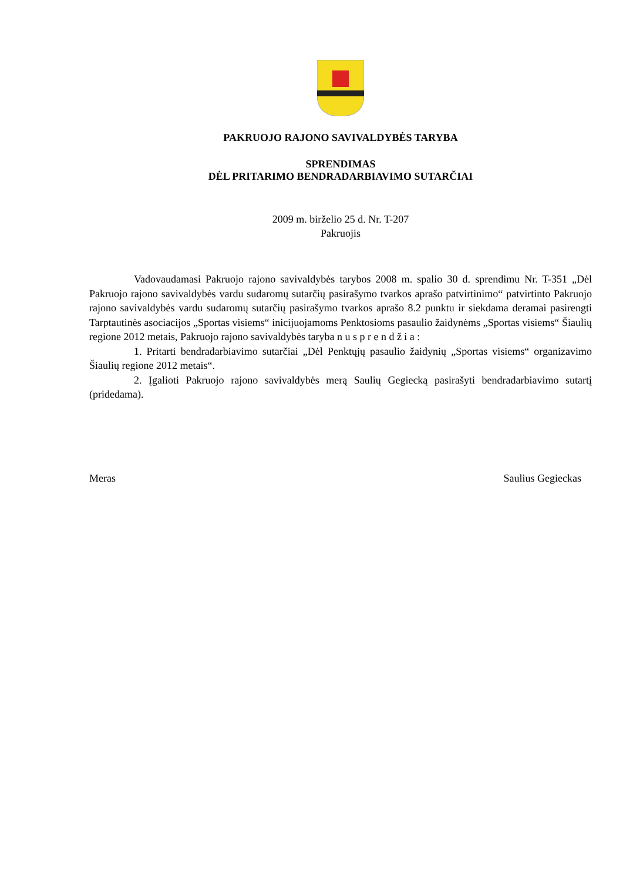PAKRUOJO RAJONO SAVIVALDYBĖS TARYBA
SPRENDIMAS
DĖL PRITARIMO BENDRADARBIAVIMO SUTARČIAI
2009 m. birželio 25 d. Nr. T-207
Pakruojis
Vadovaudamasi Pakruojo rajono savivaldybės tarybos 2008 m. spalio 30 d. sprendimu Nr. T-351 „Dėl Pakruojo rajono savivaldybės vardu sudaromų sutarčių pasirašymo tvarkos aprašo patvirtinimo“ patvirtinto Pakruojo rajono savivaldybės vardu sudaromų sutarčių pasirašymo tvarkos aprašo 8.2 punktu ir siekdama deramai pasirengti Tarptautinės asociacijos „Sportas visiems“ inicijuojamoms Penktosioms pasaulio žaidynėms „Sportas visiems“ Šiaulių regione 2012 metais, Pakruojo rajono savivaldybės taryba n u s p r e n d ž i a :
1. Pritarti bendradarbiavimo sutarčiai „Dėl Penktųjų pasaulio žaidynių „Sportas visiems“ organizavimo Šiaulių regione 2012 metais“.
2. Įgalioti Pakruojo rajono savivaldybės merą Saulių Gegiecką pasirašyti bendradarbiavimo sutartį (pridedama).
Meras Saulius Gegieckas